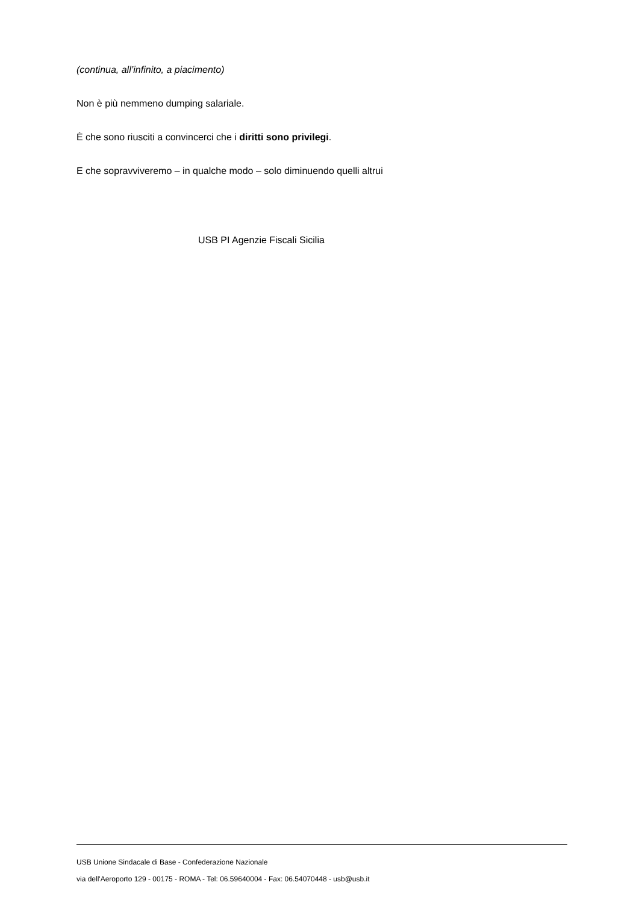(continua, all’infinito, a piacimento)
Non è più nemmeno dumping salariale.
È che sono riusciti a convincerci che i diritti sono privilegi.
E che sopravviveremo – in qualche modo – solo diminuendo quelli altrui
USB PI Agenzie Fiscali Sicilia
USB Unione Sindacale di Base - Confederazione Nazionale
via dell'Aeroporto 129 - 00175 - ROMA - Tel: 06.59640004 - Fax: 06.54070448 - usb@usb.it